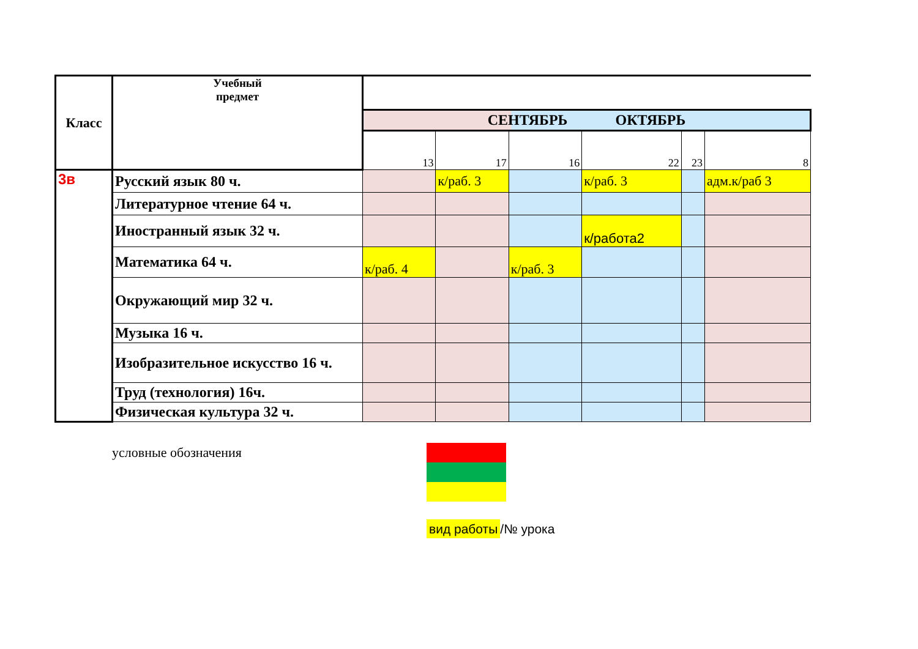| Класс | Учебный предмет | | | | | | |
| | | СЕНТЯБРЬ ОКТЯБРЬ | | | | | |
| | | 13 | 17 | 16 | 22 | 23 | 8 |
| 3в | Русский язык 80 ч. | | к/раб. 3 | | к/раб. 3 | | адм.к/раб 3 |
| | Литературное чтение 64 ч. | | | | | | |
| | Иностранный язык 32 ч. | | | | к/работа2 | | |
| | Математика 64 ч. | к/раб. 4 | | к/раб. 3 | | | |
| | Окружающий мир 32 ч. | | | | | | |
| | Музыка 16 ч. | | | | | | |
| | Изобразительное искусство 16 ч. | | | | | | |
| | Труд (технология) 16ч. | | | | | | |
| | Физическая культура 32 ч. | | | | | | |
условные обозначения
вид работы /№ урока